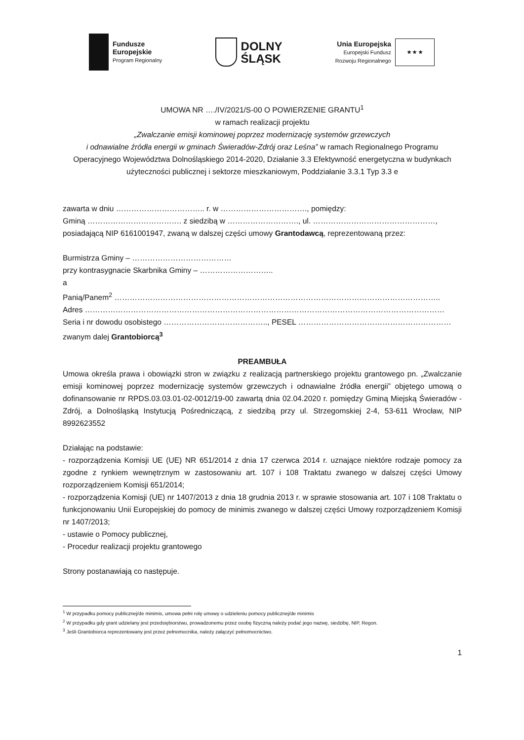Fundusze
Europejskie
Program Regionalny
DOLNY
ŚLĄSK
Unia Europejska
Europejski Fundusz
Rozwoju Regionalnego
★ ★ ★
UMOWA NR …./IV/2021/S-00 O POWIERZENIE GRANTU<sup>1</sup>
w ramach realizacji projektu
„Zwalczanie emisji kominowej poprzez modernizację systemów grzewczych
i odnawialne źródła energii w gminach Świeradów-Zdrój oraz Leśna” w ramach Regionalnego Programu Operacyjnego Województwa Dolnośląskiego 2014-2020, Działanie 3.3 Efektywność energetyczna w budynkach użyteczności publicznej i sektorze mieszkaniowym, Poddziałanie 3.3.1 Typ 3.3 e
zawarta w dniu …………………………….. r. w ……………………………., pomiędzy:
Gminą ………………………………. z siedzibą w ………………………., ul. …………………………………………,
posiadającą NIP 6161001947, zwaną w dalszej części umowy Grantodawcą, reprezentowaną przez:
Burmistrza Gminy – …………………………………
przy kontrasygnacie Skarbnika Gminy – ………………………..
a
Panią/Panem<sup>2</sup> ………………………………………………………………………………………………………………..
Adres ……………………………………………………………………………………………………………………………
Seria i nr dowodu osobistego ………………………………….., PESEL ……………………………………………………
zwanym dalej Grantobiorcą<sup>3</sup>
PREAMBUŁA
Umowa określa prawa i obowiązki stron w związku z realizacją partnerskiego projektu grantowego pn. „Zwalczanie emisji kominowej poprzez modernizację systemów grzewczych i odnawialne źródła energii” objętego umową o dofinansowanie nr RPDS.03.03.01-02-0012/19-00 zawartą dnia 02.04.2020 r. pomiędzy Gminą Miejską Świeradów - Zdrój, a Dolnośląską Instytucją Pośredniczącą, z siedzibą przy ul. Strzegomskiej 2-4, 53-611 Wrocław, NIP 8992623552
Działając na podstawie:
- rozporządzenia Komisji UE (UE) NR 651/2014 z dnia 17 czerwca 2014 r. uznające niektóre rodzaje pomocy za zgodne z rynkiem wewnętrznym w zastosowaniu art. 107 i 108 Traktatu zwanego w dalszej części Umowy rozporządzeniem Komisji 651/2014;
- rozporządzenia Komisji (UE) nr 1407/2013 z dnia 18 grudnia 2013 r. w sprawie stosowania art. 107 i 108 Traktatu o funkcjonowaniu Unii Europejskiej do pomocy de minimis zwanego w dalszej części Umowy rozporządzeniem Komisji nr 1407/2013;
- ustawie o Pomocy publicznej,
- Procedur realizacji projektu grantowego
Strony postanawiają co następuje.
<sup>1</sup> W przypadku pomocy publicznej/de minimis, umowa pełni rolę umowy o udzieleniu pomocy publicznej/de minimis
<sup>2</sup> W przypadku gdy grant udzielany jest przedsiębiorstwu, prowadzonemu przez osobę fizyczną należy podać jego nazwę, siedzibę, NIP, Regon.
<sup>3</sup> Jeśli Grantobiorca reprezentowany jest przez pełnomocnika, należy załączyć pełnomocnictwo.
1